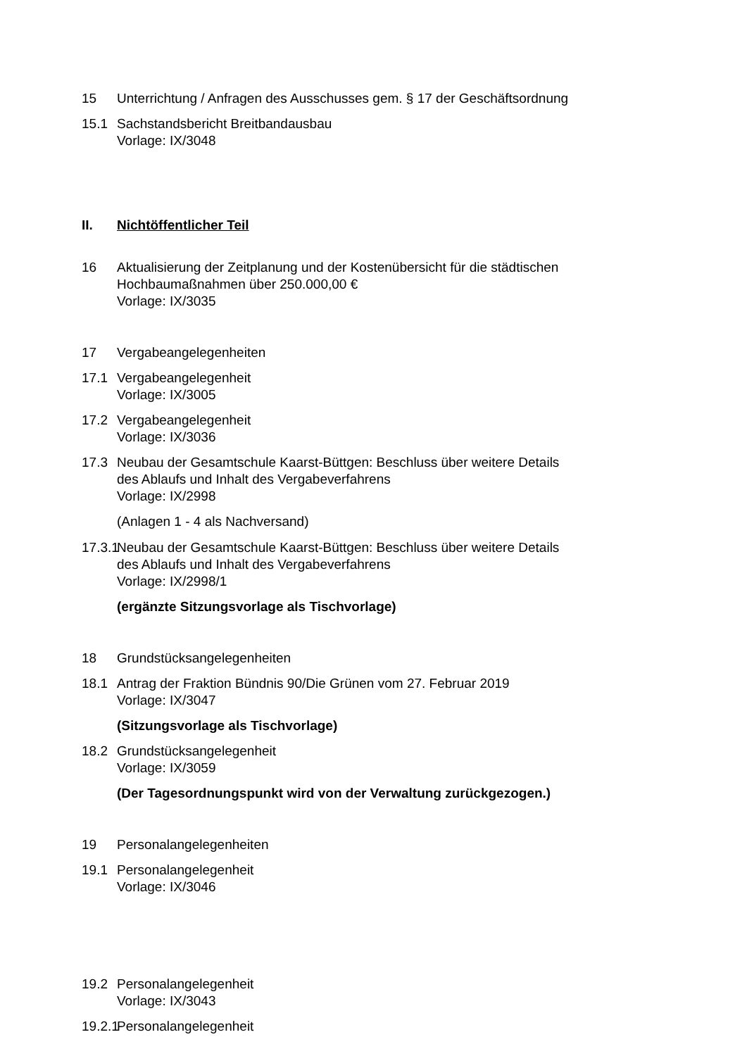15 Unterrichtung / Anfragen des Ausschusses gem. § 17 der Geschäftsordnung
15.1 Sachstandsbericht Breitbandausbau
Vorlage: IX/3048
II. Nichtöffentlicher Teil
16 Aktualisierung der Zeitplanung und der Kostenübersicht für die städtischen
Hochbaumaßnahmen über 250.000,00 €
Vorlage: IX/3035
17 Vergabeangelegenheiten
17.1 Vergabeangelegenheit
Vorlage: IX/3005
17.2 Vergabeangelegenheit
Vorlage: IX/3036
17.3 Neubau der Gesamtschule Kaarst-Büttgen: Beschluss über weitere Details
des Ablaufs und Inhalt des Vergabeverfahrens
Vorlage: IX/2998
(Anlagen 1 - 4 als Nachversand)
17.3.1 Neubau der Gesamtschule Kaarst-Büttgen: Beschluss über weitere Details
des Ablaufs und Inhalt des Vergabeverfahrens
Vorlage: IX/2998/1
(ergänzte Sitzungsvorlage als Tischvorlage)
18 Grundstücksangelegenheiten
18.1 Antrag der Fraktion Bündnis 90/Die Grünen vom 27. Februar 2019
Vorlage: IX/3047
(Sitzungsvorlage als Tischvorlage)
18.2 Grundstücksangelegenheit
Vorlage: IX/3059
(Der Tagesordnungspunkt wird von der Verwaltung zurückgezogen.)
19 Personalangelegenheiten
19.1 Personalangelegenheit
Vorlage: IX/3046
19.2 Personalangelegenheit
Vorlage: IX/3043
19.2.1 Personalangelegenheit